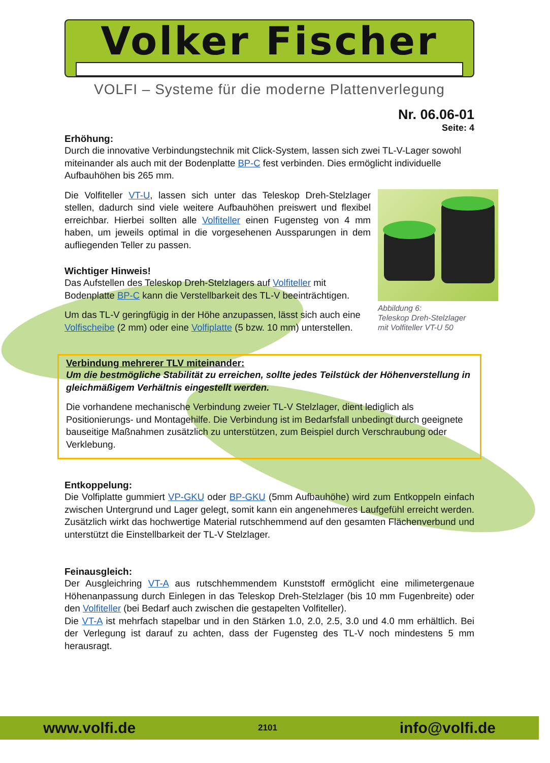Volker Fischer
VOLFI – Systeme für die moderne Plattenverlegung
Nr. 06.06-01
Seite: 4
Erhöhung:
Durch die innovative Verbindungstechnik mit Click-System, lassen sich zwei TL-V-Lager sowohl miteinander als auch mit der Bodenplatte BP-C fest verbinden. Dies ermöglicht individuelle Aufbauhöhen bis 265 mm.
Abbildung 6:
Teleskop Dreh-Stelzlager
mit Volfiteller VT-U 50
Die Volfiteller VT-U, lassen sich unter das Teleskop Dreh-Stelzlager stellen, dadurch sind viele weitere Aufbauhöhen preiswert und flexibel erreichbar. Hierbei sollten alle Volfiteller einen Fugensteg von 4 mm haben, um jeweils optimal in die vorgesehenen Aussparungen in dem aufliegenden Teller zu passen.
Wichtiger Hinweis!
Das Aufstellen des Teleskop Dreh-Stelzlagers auf Volfiteller mit Bodenplatte BP-C kann die Verstellbarkeit des TL-V beeinträchtigen.
Um das TL-V geringfügig in der Höhe anzupassen, lässt sich auch eine Volfischeibe (2 mm) oder eine Volfiplatte (5 bzw. 10 mm) unterstellen.
Verbindung mehrerer TLV miteinander:
Um die bestmögliche Stabilität zu erreichen, sollte jedes Teilstück der Höhenverstellung in gleichmäßigem Verhältnis eingestellt werden.
Die vorhandene mechanische Verbindung zweier TL-V Stelzlager, dient lediglich als Positionierungs- und Montagehilfe. Die Verbindung ist im Bedarfsfall unbedingt durch geeignete bauseitige Maßnahmen zusätzlich zu unterstützen, zum Beispiel durch Verschraubung oder Verklebung.
Entkoppelung:
Die Volfiplatte gummiert VP-GKU oder BP-GKU (5mm Aufbauhöhe) wird zum Entkoppeln einfach zwischen Untergrund und Lager gelegt, somit kann ein angenehmeres Laufgefühl erreicht werden. Zusätzlich wirkt das hochwertige Material rutschhemmend auf den gesamten Flächenverbund und unterstützt die Einstellbarkeit der TL-V Stelzlager.
Feinausgleich:
Der Ausgleichring VT-A aus rutschhemmendem Kunststoff ermöglicht eine milimetergenaue Höhenanpassung durch Einlegen in das Teleskop Dreh-Stelzlager (bis 10 mm Fugenbreite) oder den Volfiteller (bei Bedarf auch zwischen die gestapelten Volfiteller).
Die VT-A ist mehrfach stapelbar und in den Stärken 1.0, 2.0, 2.5, 3.0 und 4.0 mm erhältlich. Bei der Verlegung ist darauf zu achten, dass der Fugensteg des TL-V noch mindestens 5 mm herausragt.
www.volfi.de 2101 info@volfi.de